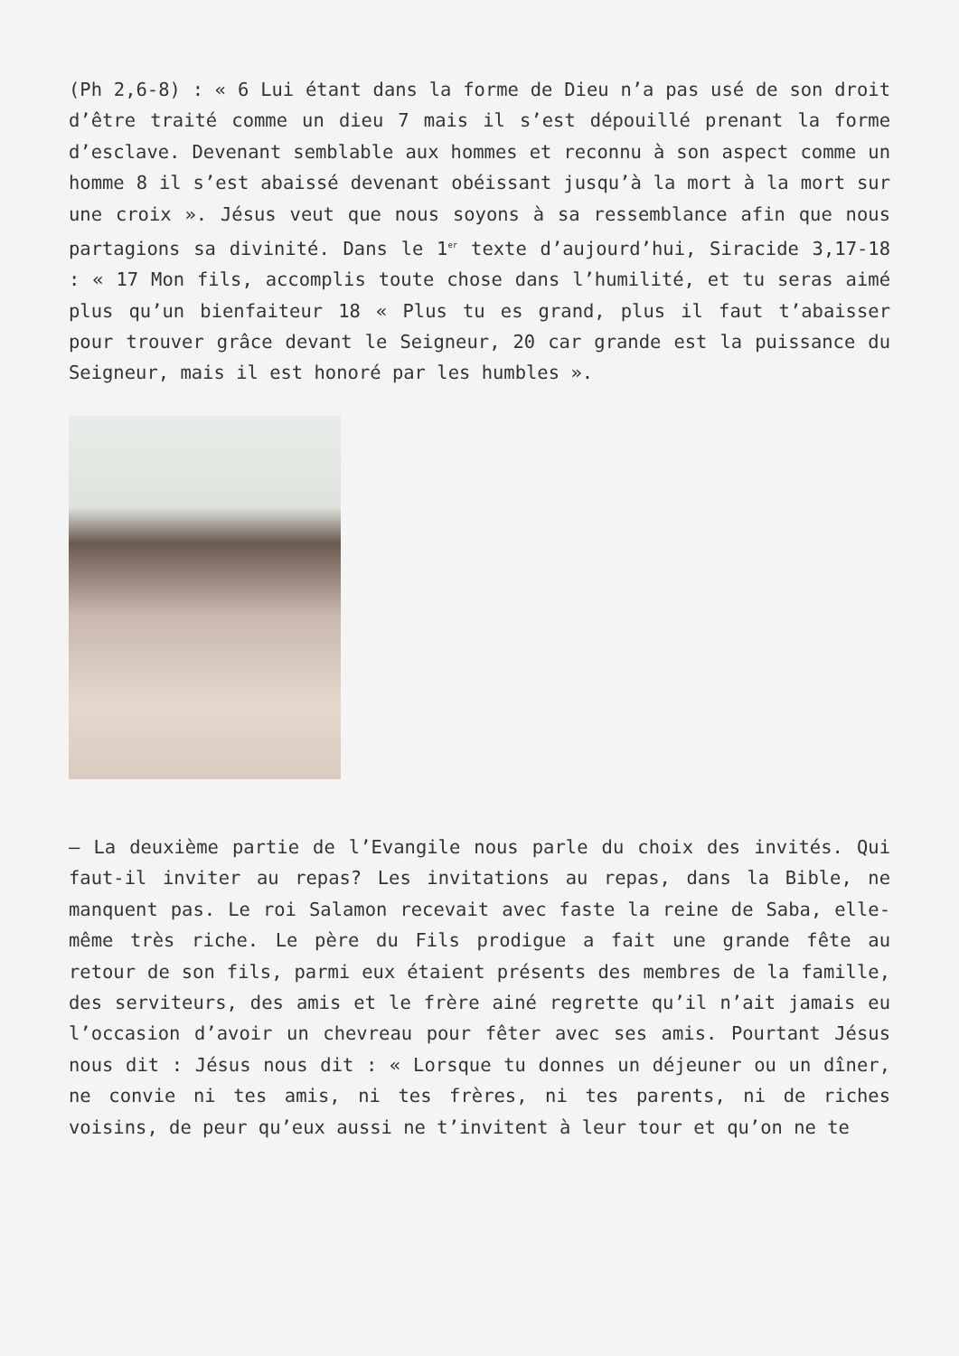(Ph 2,6-8) : « 6 Lui étant dans la forme de Dieu n’a pas usé de son droit d’être traité comme un dieu 7 mais il s’est dépouillé prenant la forme d’esclave. Devenant semblable aux hommes et reconnu à son aspect comme un homme 8 il s’est abaissé devenant obéissant jusqu’à la mort à la mort sur une croix ». Jésus veut que nous soyons à sa ressemblance afin que nous partagions sa divinité. Dans le 1<sup>er</sup> texte d’aujourd’hui, Siracide 3,17-18 : « 17 Mon fils, accomplis toute chose dans l’humilité, et tu seras aimé plus qu’un bienfaiteur 18 « Plus tu es grand, plus il faut t’abaisser pour trouver grâce devant le Seigneur, 20 car grande est la puissance du Seigneur, mais il est honoré par les humbles ».
– La deuxième partie de l’Evangile nous parle du choix des invités. Qui faut-il inviter au repas? Les invitations au repas, dans la Bible, ne manquent pas. Le roi Salamon recevait avec faste la reine de Saba, elle-même très riche. Le père du Fils prodigue a fait une grande fête au retour de son fils, parmi eux étaient présents des membres de la famille, des serviteurs, des amis et le frère ainé regrette qu’il n’ait jamais eu l’occasion d’avoir un chevreau pour fêter avec ses amis. Pourtant Jésus nous dit : Jésus nous dit : « Lorsque tu donnes un déjeuner ou un dîner, ne convie ni tes amis, ni tes frères, ni tes parents, ni de riches voisins, de peur qu’eux aussi ne t’invitent à leur tour et qu’on ne te